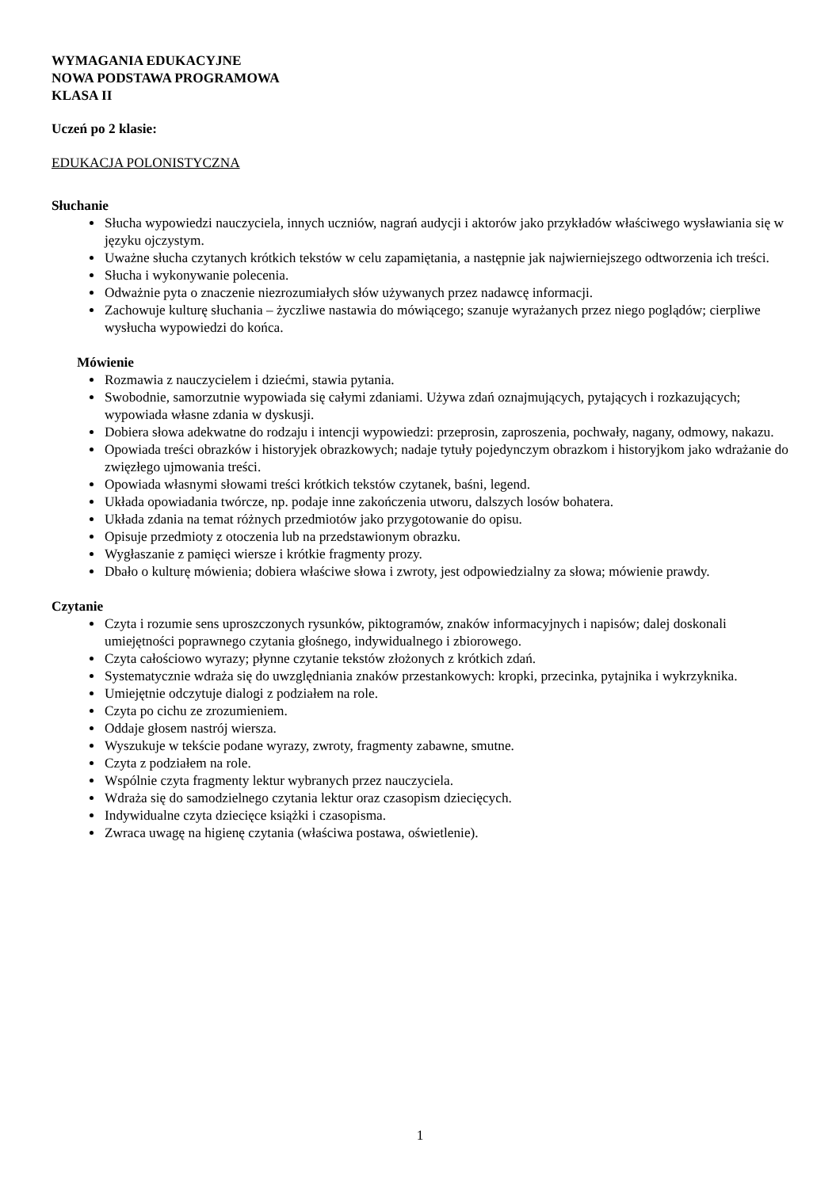WYMAGANIA EDUKACYJNE
NOWA PODSTAWA PROGRAMOWA
KLASA II
Uczeń po 2 klasie:
EDUKACJA POLONISTYCZNA
Słuchanie
Słucha wypowiedzi nauczyciela, innych uczniów, nagrań audycji i aktorów jako przykładów właściwego wysławiania się w języku ojczystym.
Uważne słucha czytanych krótkich tekstów w celu zapamiętania, a następnie jak najwierniejszego odtworzenia ich treści.
Słucha i wykonywanie polecenia.
Odważnie pyta o znaczenie niezrozumiałych słów używanych przez nadawcę informacji.
Zachowuje kulturę słuchania – życzliwe nastawia do mówiącego; szanuje wyrażanych przez niego poglądów; cierpliwe wysłucha wypowiedzi do końca.
Mówienie
Rozmawia z nauczycielem i dziećmi, stawia pytania.
Swobodnie, samorzutnie wypowiada się całymi zdaniami. Używa zdań oznajmujących, pytających i rozkazujących; wypowiada własne zdania w dyskusji.
Dobiera słowa adekwatne do rodzaju i intencji wypowiedzi: przeprosin, zaproszenia, pochwały, nagany, odmowy, nakazu.
Opowiada treści obrazków i historyjek obrazkowych; nadaje tytuły pojedynczym obrazkom i historyjkom jako wdrażanie do zwięzłego ujmowania treści.
Opowiada własnymi słowami treści krótkich tekstów czytanek, baśni, legend.
Układa opowiadania twórcze, np. podaje inne zakończenia utworu, dalszych losów bohatera.
Układa zdania na temat różnych przedmiotów jako przygotowanie do opisu.
Opisuje przedmioty z otoczenia lub na przedstawionym obrazku.
Wygłaszanie z pamięci wiersze i krótkie fragmenty prozy.
Dbało o kulturę mówienia; dobiera właściwe słowa i zwroty, jest odpowiedzialny za słowa; mówienie prawdy.
Czytanie
Czyta i rozumie sens uproszczonych rysunków, piktogramów, znaków informacyjnych i napisów; dalej doskonali umiejętności poprawnego czytania głośnego, indywidualnego i zbiorowego.
Czyta całościowo wyrazy; płynne czytanie tekstów złożonych z krótkich zdań.
Systematycznie wdraża się do uwzględniania znaków przestankowych: kropki, przecinka, pytajnika i wykrzyknika.
Umiejętnie odczytuje dialogi z podziałem na role.
Czyta po cichu ze zrozumieniem.
Oddaje głosem nastrój wiersza.
Wyszukuje w tekście podane wyrazy, zwroty, fragmenty zabawne, smutne.
Czyta z podziałem na role.
Wspólnie czyta fragmenty lektur wybranych przez nauczyciela.
Wdraża się do samodzielnego czytania lektur oraz czasopism dziecięcych.
Indywidualne czyta dziecięce książki i czasopisma.
Zwraca uwagę na higienę czytania (właściwa postawa, oświetlenie).
1